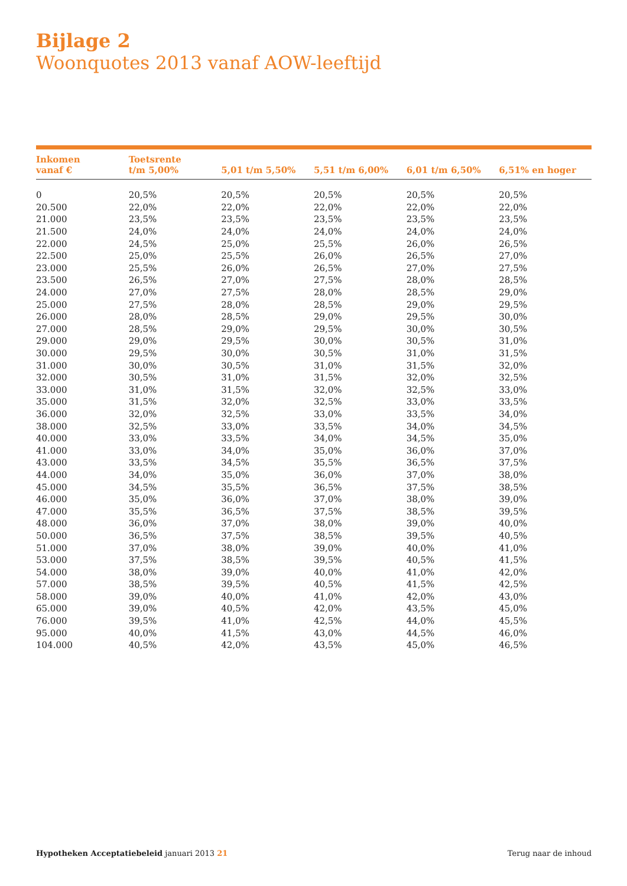Bijlage 2
Woonquotes 2013 vanaf AOW-leeftijd
| Inkomen vanaf € | Toetsrente t/m 5,00% | 5,01 t/m 5,50% | 5,51 t/m 6,00% | 6,01 t/m 6,50% | 6,51% en hoger |
| --- | --- | --- | --- | --- | --- |
| 0 | 20,5% | 20,5% | 20,5% | 20,5% | 20,5% |
| 20.500 | 22,0% | 22,0% | 22,0% | 22,0% | 22,0% |
| 21.000 | 23,5% | 23,5% | 23,5% | 23,5% | 23,5% |
| 21.500 | 24,0% | 24,0% | 24,0% | 24,0% | 24,0% |
| 22.000 | 24,5% | 25,0% | 25,5% | 26,0% | 26,5% |
| 22.500 | 25,0% | 25,5% | 26,0% | 26,5% | 27,0% |
| 23.000 | 25,5% | 26,0% | 26,5% | 27,0% | 27,5% |
| 23.500 | 26,5% | 27,0% | 27,5% | 28,0% | 28,5% |
| 24.000 | 27,0% | 27,5% | 28,0% | 28,5% | 29,0% |
| 25.000 | 27,5% | 28,0% | 28,5% | 29,0% | 29,5% |
| 26.000 | 28,0% | 28,5% | 29,0% | 29,5% | 30,0% |
| 27.000 | 28,5% | 29,0% | 29,5% | 30,0% | 30,5% |
| 29.000 | 29,0% | 29,5% | 30,0% | 30,5% | 31,0% |
| 30.000 | 29,5% | 30,0% | 30,5% | 31,0% | 31,5% |
| 31.000 | 30,0% | 30,5% | 31,0% | 31,5% | 32,0% |
| 32.000 | 30,5% | 31,0% | 31,5% | 32,0% | 32,5% |
| 33.000 | 31,0% | 31,5% | 32,0% | 32,5% | 33,0% |
| 35.000 | 31,5% | 32,0% | 32,5% | 33,0% | 33,5% |
| 36.000 | 32,0% | 32,5% | 33,0% | 33,5% | 34,0% |
| 38.000 | 32,5% | 33,0% | 33,5% | 34,0% | 34,5% |
| 40.000 | 33,0% | 33,5% | 34,0% | 34,5% | 35,0% |
| 41.000 | 33,0% | 34,0% | 35,0% | 36,0% | 37,0% |
| 43.000 | 33,5% | 34,5% | 35,5% | 36,5% | 37,5% |
| 44.000 | 34,0% | 35,0% | 36,0% | 37,0% | 38,0% |
| 45.000 | 34,5% | 35,5% | 36,5% | 37,5% | 38,5% |
| 46.000 | 35,0% | 36,0% | 37,0% | 38,0% | 39,0% |
| 47.000 | 35,5% | 36,5% | 37,5% | 38,5% | 39,5% |
| 48.000 | 36,0% | 37,0% | 38,0% | 39,0% | 40,0% |
| 50.000 | 36,5% | 37,5% | 38,5% | 39,5% | 40,5% |
| 51.000 | 37,0% | 38,0% | 39,0% | 40,0% | 41,0% |
| 53.000 | 37,5% | 38,5% | 39,5% | 40,5% | 41,5% |
| 54.000 | 38,0% | 39,0% | 40,0% | 41,0% | 42,0% |
| 57.000 | 38,5% | 39,5% | 40,5% | 41,5% | 42,5% |
| 58.000 | 39,0% | 40,0% | 41,0% | 42,0% | 43,0% |
| 65.000 | 39,0% | 40,5% | 42,0% | 43,5% | 45,0% |
| 76.000 | 39,5% | 41,0% | 42,5% | 44,0% | 45,5% |
| 95.000 | 40,0% | 41,5% | 43,0% | 44,5% | 46,0% |
| 104.000 | 40,5% | 42,0% | 43,5% | 45,0% | 46,5% |
Hypotheken Acceptatiebeleid januari 2013 21
Terug naar de inhoud